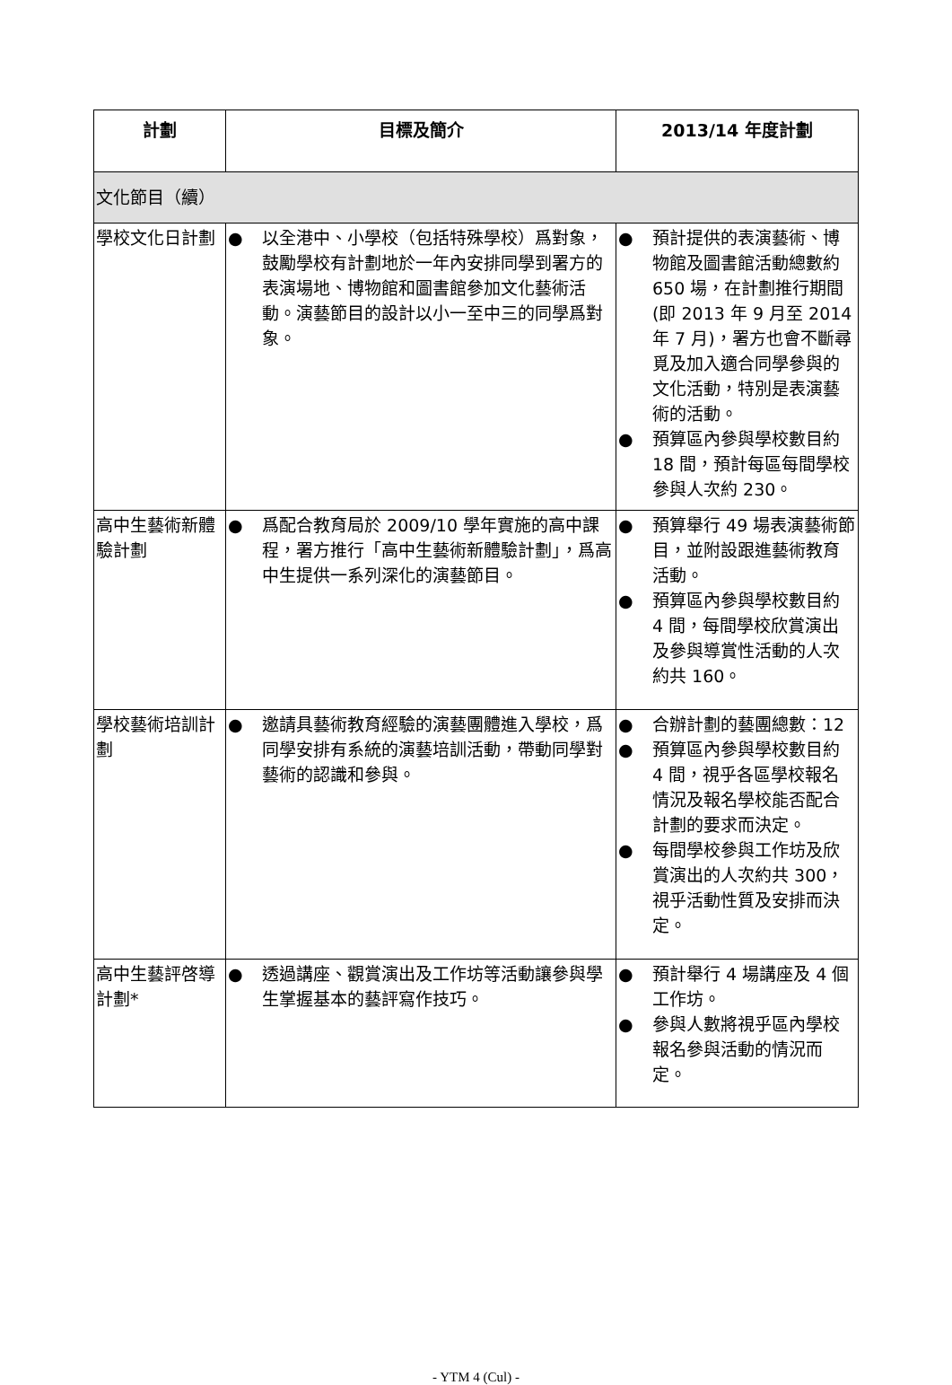| 計劃 | 目標及簡介 | 2013/14 年度計劃 |
| --- | --- | --- |
| 文化節目（續） | | |
| 學校文化日計劃 | ● 以全港中、小學校（包括特殊學校）爲對象，鼓勵學校有計劃地於一年內安排同學到署方的表演場地、博物館和圖書館參加文化藝術活動。演藝節目的設計以小一至中三的同學爲對象。 | ● 預計提供的表演藝術、博物館及圖書館活動總數約 650 場，在計劃推行期間(即 2013 年 9 月至 2014 年 7 月)，署方也會不斷尋覓及加入適合同學參與的文化活動，特別是表演藝術的活動。 ● 預算區內參與學校數目約 18 間，預計每區每間學校參與人次約 230。 |
| 高中生藝術新體驗計劃 | ● 爲配合教育局於 2009/10 學年實施的高中課程，署方推行「高中生藝術新體驗計劃」，爲高中生提供一系列深化的演藝節目。 | ● 預算舉行 49 場表演藝術節目，並附設跟進藝術教育活動。 ● 預算區內參與學校數目約 4 間，每間學校欣賞演出及參與導賞性活動的人次約共 160。 |
| 學校藝術培訓計劃 | ● 邀請具藝術教育經驗的演藝團體進入學校，爲同學安排有系統的演藝培訓活動，帶動同學對藝術的認識和參與。 | ● 合辦計劃的藝團總數：12 ● 預算區內參與學校數目約 4 間，視乎各區學校報名情況及報名學校能否配合計劃的要求而決定。 ● 每間學校參與工作坊及欣賞演出的人次約共 300，視乎活動性質及安排而決定。 |
| 高中生藝評啓導計劃* | ● 透過講座、觀賞演出及工作坊等活動讓參與學生掌握基本的藝評寫作技巧。 | ● 預計舉行 4 場講座及 4 個工作坊。 ● 參與人數將視乎區內學校報名參與活動的情況而定。 |
- YTM 4 (Cul) -